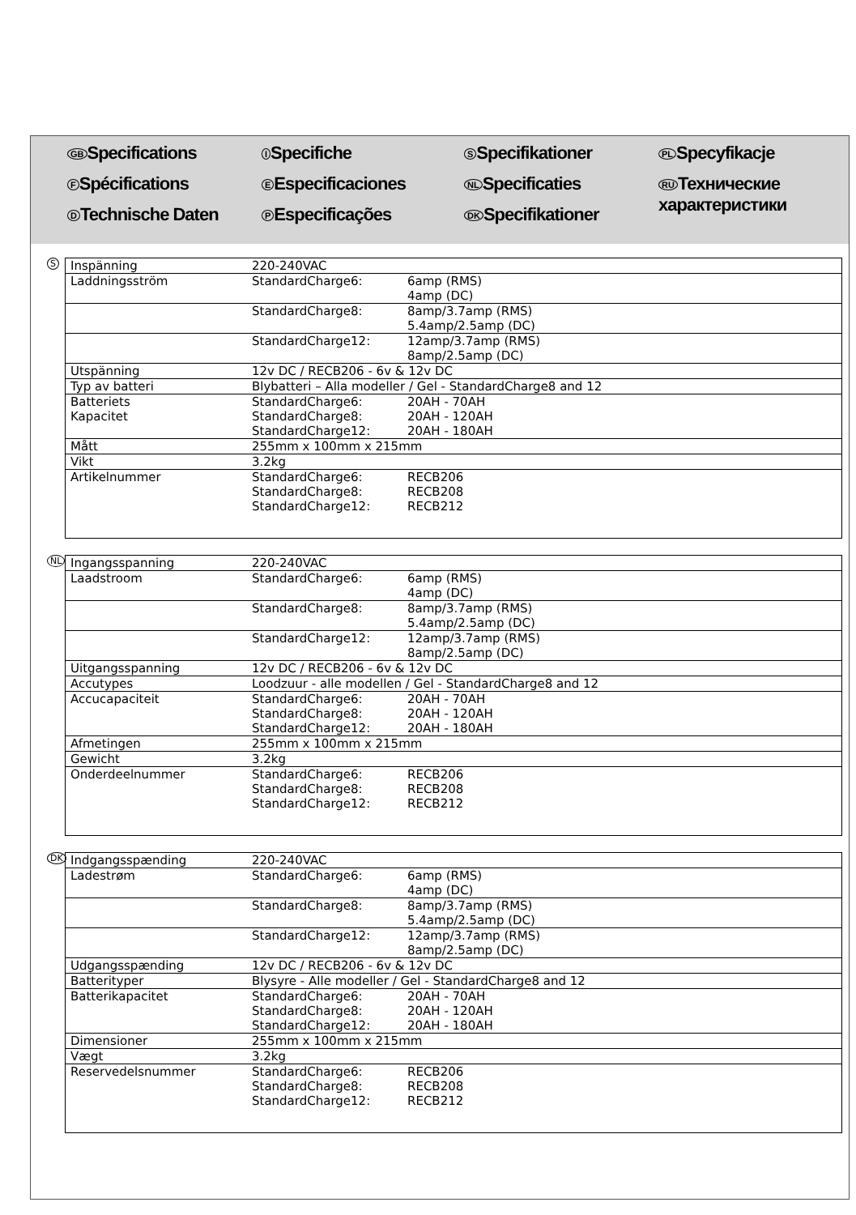GB Specifications
I Specifiche
S Specifikationer
PL Specyfikacje
F Spécifications
E Especificaciones
NL Specificaties
RU Технические
характеристики
D Technische Daten
P Especificações
DK Specifikationer
S
| Inspänning | 220-240VAC | |
| Laddningsström | StandardCharge6: | 6amp (RMS) 4amp (DC) |
| | StandardCharge8: | 8amp/3.7amp (RMS) 5.4amp/2.5amp (DC) |
| | StandardCharge12: | 12amp/3.7amp (RMS) 8amp/2.5amp (DC) |
| Utspänning | 12v DC / RECB206 - 6v & 12v DC | |
| Typ av batteri | Blybatteri – Alla modeller / Gel - StandardCharge8 and 12 | |
| Batteriets Kapacitet | StandardCharge6: StandardCharge8: StandardCharge12: | 20AH - 70AH 20AH - 120AH 20AH - 180AH |
| Mått | 255mm x 100mm x 215mm | |
| Vikt | 3.2kg | |
| Artikelnummer | StandardCharge6: StandardCharge8: StandardCharge12: | RECB206 RECB208 RECB212 |
NL
| Ingangsspanning | 220-240VAC | |
| Laadstroom | StandardCharge6: | 6amp (RMS) 4amp (DC) |
| | StandardCharge8: | 8amp/3.7amp (RMS) 5.4amp/2.5amp (DC) |
| | StandardCharge12: | 12amp/3.7amp (RMS) 8amp/2.5amp (DC) |
| Uitgangsspanning | 12v DC / RECB206 - 6v & 12v DC | |
| Accutypes | Loodzuur - alle modellen / Gel - StandardCharge8 and 12 | |
| Accucapaciteit | StandardCharge6: StandardCharge8: StandardCharge12: | 20AH - 70AH 20AH - 120AH 20AH - 180AH |
| Afmetingen | 255mm x 100mm x 215mm | |
| Gewicht | 3.2kg | |
| Onderdeelnummer | StandardCharge6: StandardCharge8: StandardCharge12: | RECB206 RECB208 RECB212 |
DK
| Indgangsspænding | 220-240VAC | |
| Ladestrøm | StandardCharge6: | 6amp (RMS) 4amp (DC) |
| | StandardCharge8: | 8amp/3.7amp (RMS) 5.4amp/2.5amp (DC) |
| | StandardCharge12: | 12amp/3.7amp (RMS) 8amp/2.5amp (DC) |
| Udgangsspænding | 12v DC / RECB206 - 6v & 12v DC | |
| Batterityper | Blysyre - Alle modeller / Gel - StandardCharge8 and 12 | |
| Batterikapacitet | StandardCharge6: StandardCharge8: StandardCharge12: | 20AH - 70AH 20AH - 120AH 20AH - 180AH |
| Dimensioner | 255mm x 100mm x 215mm | |
| Vægt | 3.2kg | |
| Reservedelsnummer | StandardCharge6: StandardCharge8: StandardCharge12: | RECB206 RECB208 RECB212 |